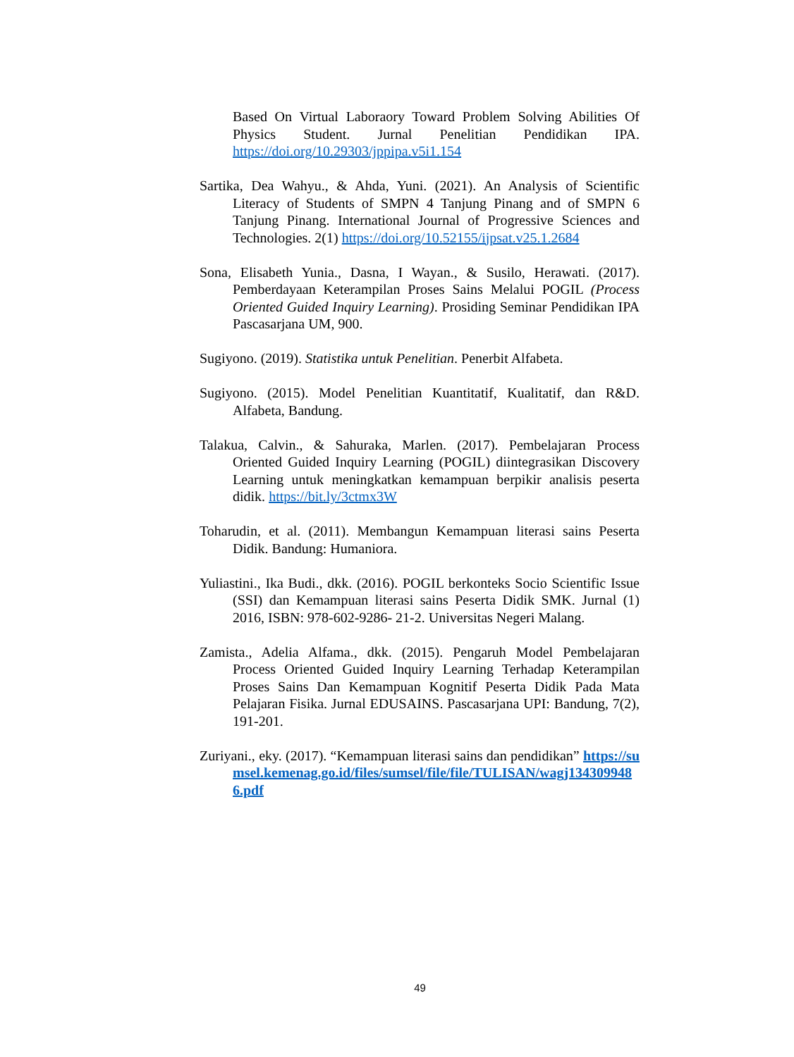Based On Virtual Laboraory Toward Problem Solving Abilities Of Physics Student. Jurnal Penelitian Pendidikan IPA. https://doi.org/10.29303/jppipa.v5i1.154
Sartika, Dea Wahyu., & Ahda, Yuni. (2021). An Analysis of Scientific Literacy of Students of SMPN 4 Tanjung Pinang and of SMPN 6 Tanjung Pinang. International Journal of Progressive Sciences and Technologies. 2(1) https://doi.org/10.52155/ijpsat.v25.1.2684
Sona, Elisabeth Yunia., Dasna, I Wayan., & Susilo, Herawati. (2017). Pemberdayaan Keterampilan Proses Sains Melalui POGIL (Process Oriented Guided Inquiry Learning). Prosiding Seminar Pendidikan IPA Pascasarjana UM, 900.
Sugiyono. (2019). Statistika untuk Penelitian. Penerbit Alfabeta.
Sugiyono. (2015). Model Penelitian Kuantitatif, Kualitatif, dan R&D. Alfabeta, Bandung.
Talakua, Calvin., & Sahuraka, Marlen. (2017). Pembelajaran Process Oriented Guided Inquiry Learning (POGIL) diintegrasikan Discovery Learning untuk meningkatkan kemampuan berpikir analisis peserta didik. https://bit.ly/3ctmx3W
Toharudin, et al. (2011). Membangun Kemampuan literasi sains Peserta Didik. Bandung: Humaniora.
Yuliastini., Ika Budi., dkk. (2016). POGIL berkonteks Socio Scientific Issue (SSI) dan Kemampuan literasi sains Peserta Didik SMK. Jurnal (1) 2016, ISBN: 978-602-9286- 21-2. Universitas Negeri Malang.
Zamista., Adelia Alfama., dkk. (2015). Pengaruh Model Pembelajaran Process Oriented Guided Inquiry Learning Terhadap Keterampilan Proses Sains Dan Kemampuan Kognitif Peserta Didik Pada Mata Pelajaran Fisika. Jurnal EDUSAINS. Pascasarjana UPI: Bandung, 7(2), 191-201.
Zuriyani., eky. (2017). “Kemampuan literasi sains dan pendidikan” https://sumsel.kemenag.go.id/files/sumsel/file/file/TULISAN/wagj1343099486.pdf
49